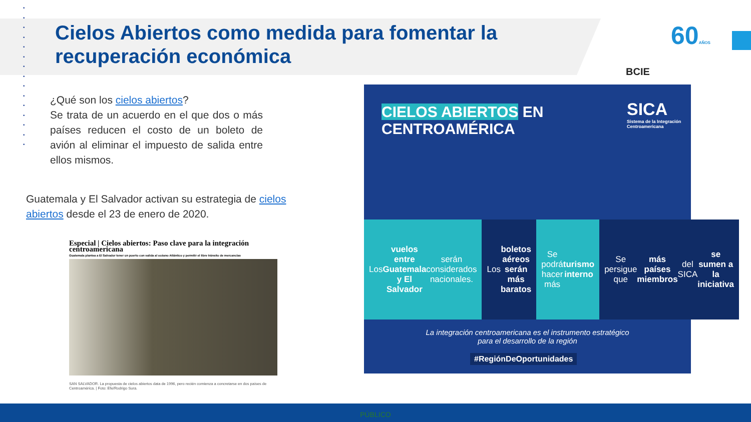•
•
•
•
•
•
•
•
•
•
•
•
•
•
•
Cielos Abiertos como medida para fomentar la recuperación económica
BCIE
60AÑOS
¿Qué son los cielos abiertos?
Se trata de un acuerdo en el que dos o más países reducen el costo de un boleto de avión al eliminar el impuesto de salida entre ellos mismos.
Guatemala y El Salvador activan su estrategia de cielos abiertos desde el 23 de enero de 2020.
Especial | Cielos abiertos: Paso clave para la integración centroamericana
Guatemala plantea a El Salvador tener un puerto con salida al océano Atlántico y permitir el libre tránsito de mercancías
SAN SALVADOR. La propuesta de cielos abiertos data de 1996, pero recién comienza a concretarse en dos países de Centroamérica. | Foto: Efe/Rodrigo Sura.
CIELOS ABIERTOS EN
CENTROAMÉRICA
SICA
Sistema de la Integración
Centroamericana
Los vuelos entre Guatemala y El Salvador serán considerados nacionales.
Los boletos aéreos serán más baratos
Se podrá hacer más turismo interno
Se persigue que más países miembros del SICA se sumen a la iniciativa
La integración centroamericana es el instrumento estratégico
para el desarrollo de la región
#RegiónDeOportunidades
PÚBLICO